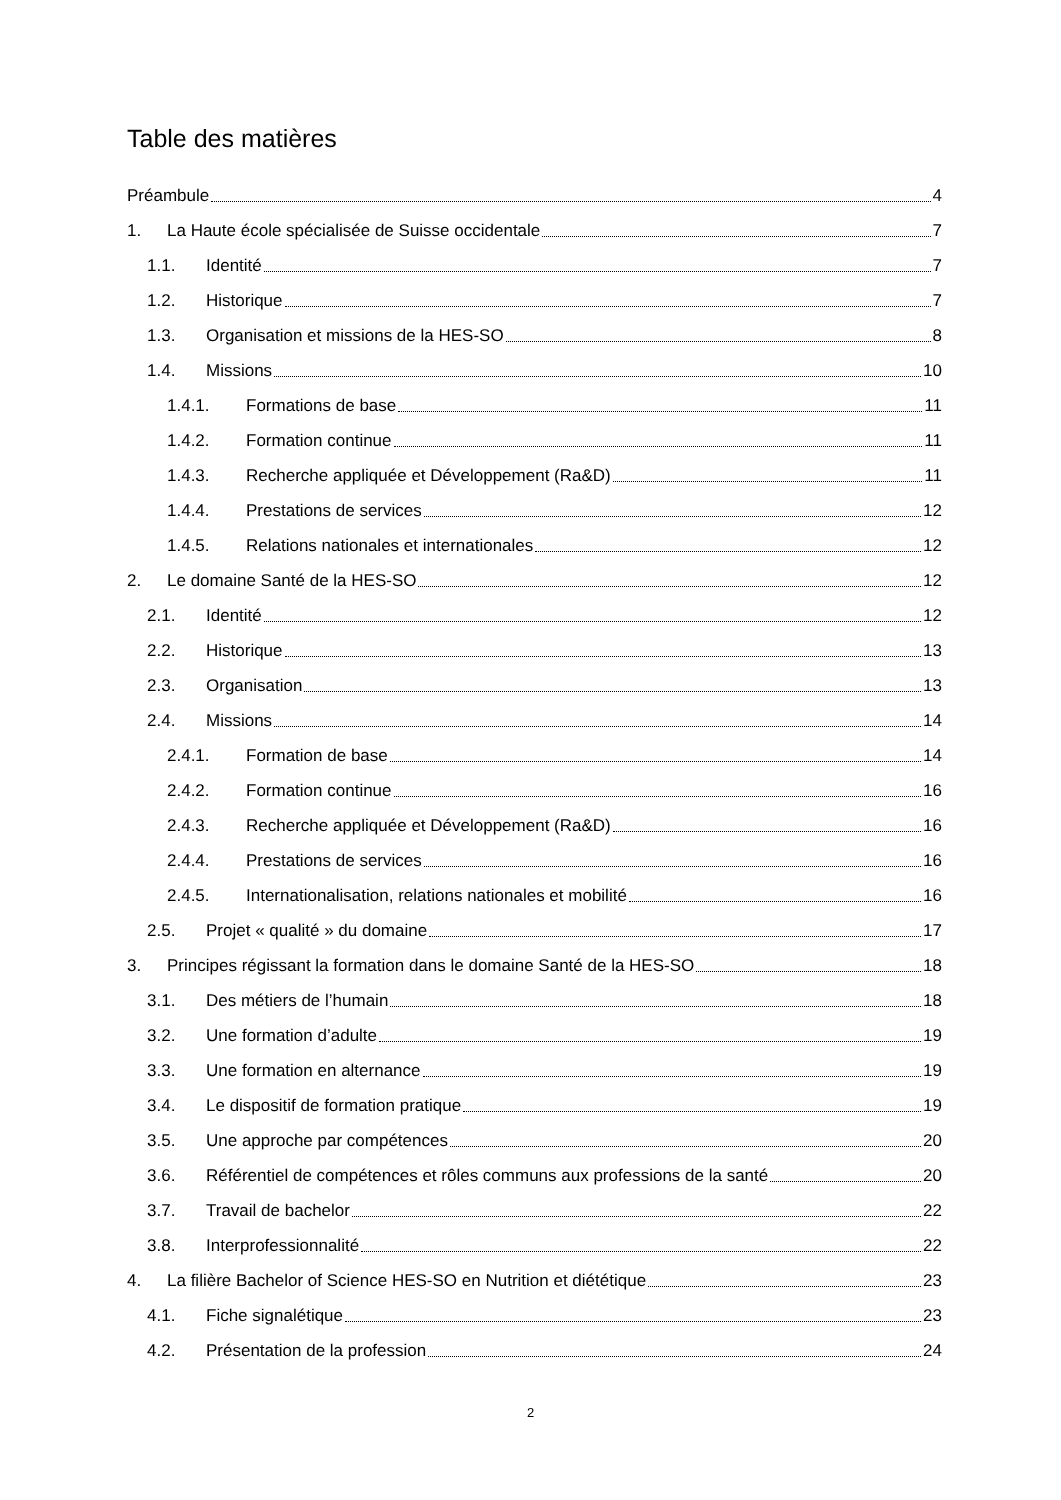Table des matières
Préambule 4
1. La Haute école spécialisée de Suisse occidentale 7
1.1. Identité 7
1.2. Historique 7
1.3. Organisation et missions de la HES-SO 8
1.4. Missions 10
1.4.1. Formations de base 11
1.4.2. Formation continue 11
1.4.3. Recherche appliquée et Développement (Ra&D) 11
1.4.4. Prestations de services 12
1.4.5. Relations nationales et internationales 12
2. Le domaine Santé de la HES-SO 12
2.1. Identité 12
2.2. Historique 13
2.3. Organisation 13
2.4. Missions 14
2.4.1. Formation de base 14
2.4.2. Formation continue 16
2.4.3. Recherche appliquée et Développement (Ra&D) 16
2.4.4. Prestations de services 16
2.4.5. Internationalisation, relations nationales et mobilité 16
2.5. Projet « qualité » du domaine 17
3. Principes régissant la formation dans le domaine Santé de la HES-SO 18
3.1. Des métiers de l’humain 18
3.2. Une formation d’adulte 19
3.3. Une formation en alternance 19
3.4. Le dispositif de formation pratique 19
3.5. Une approche par compétences 20
3.6. Référentiel de compétences et rôles communs aux professions de la santé 20
3.7. Travail de bachelor 22
3.8. Interprofessionnalité 22
4. La filière Bachelor of Science HES-SO en Nutrition et diététique 23
4.1. Fiche signalétique 23
4.2. Présentation de la profession 24
2